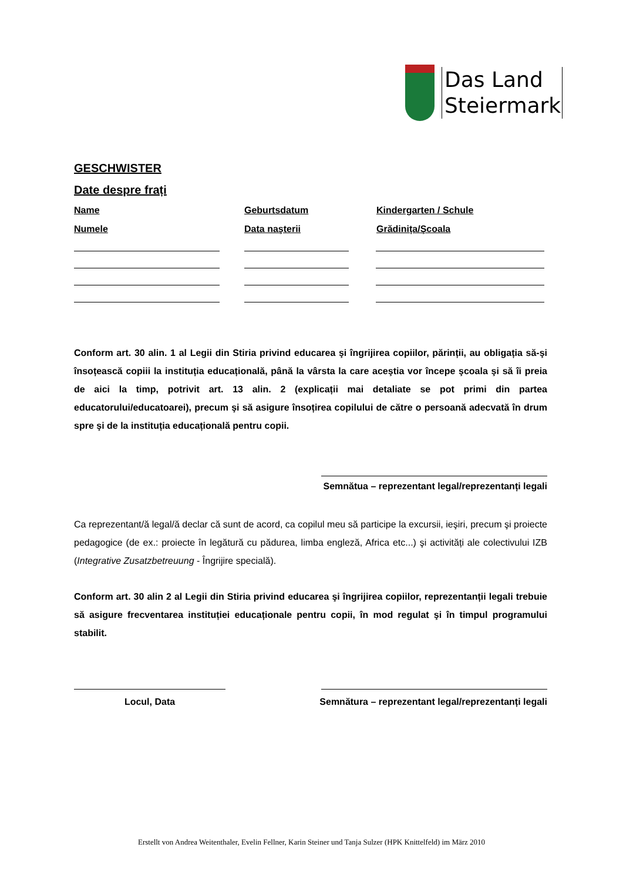Das Land
Steiermark
GESCHWISTER
Date despre frați
Name Geburtsdatum Kindergarten / Schule
Numele Data naşterii Grădinița/Şcoala
Conform art. 30 alin. 1 al Legii din Stiria privind educarea şi îngrijirea copiilor, părinții, au obligația să-şi însoțească copiii la instituția educațională, până la vârsta la care aceştia vor începe şcoala şi să îi preia de aici la timp, potrivit art. 13 alin. 2 (explicații mai detaliate se pot primi din partea educatorului/educatoarei), precum şi să asigure însoțirea copilului de către o persoană adecvată în drum spre şi de la instituția educațională pentru copii.
Semnătua – reprezentant legal/reprezentanți legali
Ca reprezentant/ă legal/ă declar că sunt de acord, ca copilul meu să participe la excursii, ieşiri, precum şi proiecte pedagogice (de ex.: proiecte în legătură cu pădurea, limba engleză, Africa etc...) şi activități ale colectivului IZB (Integrative Zusatzbetreuung - Îngrijire specială).
Conform art. 30 alin 2 al Legii din Stiria privind educarea şi îngrijirea copiilor, reprezentanții legali trebuie să asigure frecventarea instituției educaționale pentru copii, în mod regulat şi în timpul programului stabilit.
Locul, Data Semnătura – reprezentant legal/reprezentanți legali
Erstellt von Andrea Weitenthaler, Evelin Fellner, Karin Steiner und Tanja Sulzer (HPK Knittelfeld) im März 2010